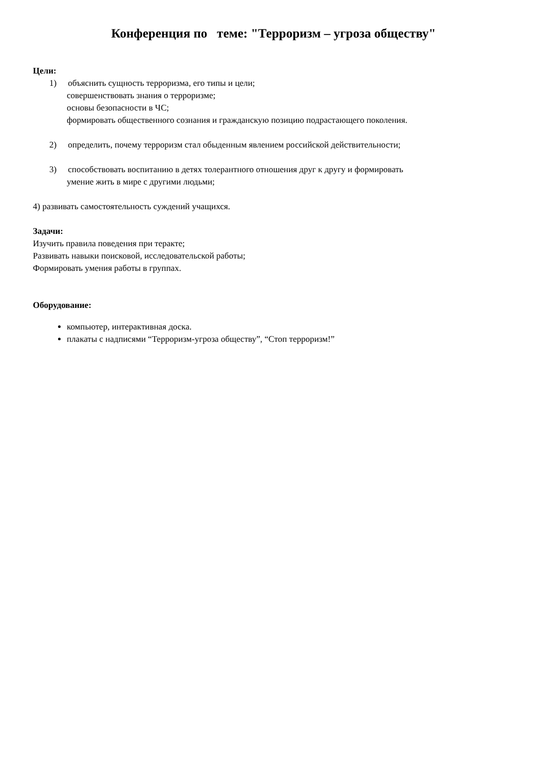Конференция по теме: "Терроризм – угроза обществу"
Цели:
1) объяснить сущность терроризма, его типы и цели;
совершенствовать знания о терроризме;
основы безопасности в ЧС;
формировать общественного сознания и гражданскую позицию подрастающего поколения.
2) определить, почему терроризм стал обыденным явлением российской действительности;
3) способствовать воспитанию в детях толерантного отношения друг к другу и формировать
умение жить в мире с другими людьми;
4) развивать самостоятельность суждений учащихся.
Задачи:
Изучить правила поведения при теракте;
Развивать навыки поисковой, исследовательской работы;
Формировать умения работы в группах.
Оборудование:
компьютер, интерактивная доска.
плакаты с надписями “Терроризм-угроза обществу”, “Стоп терроризм!”